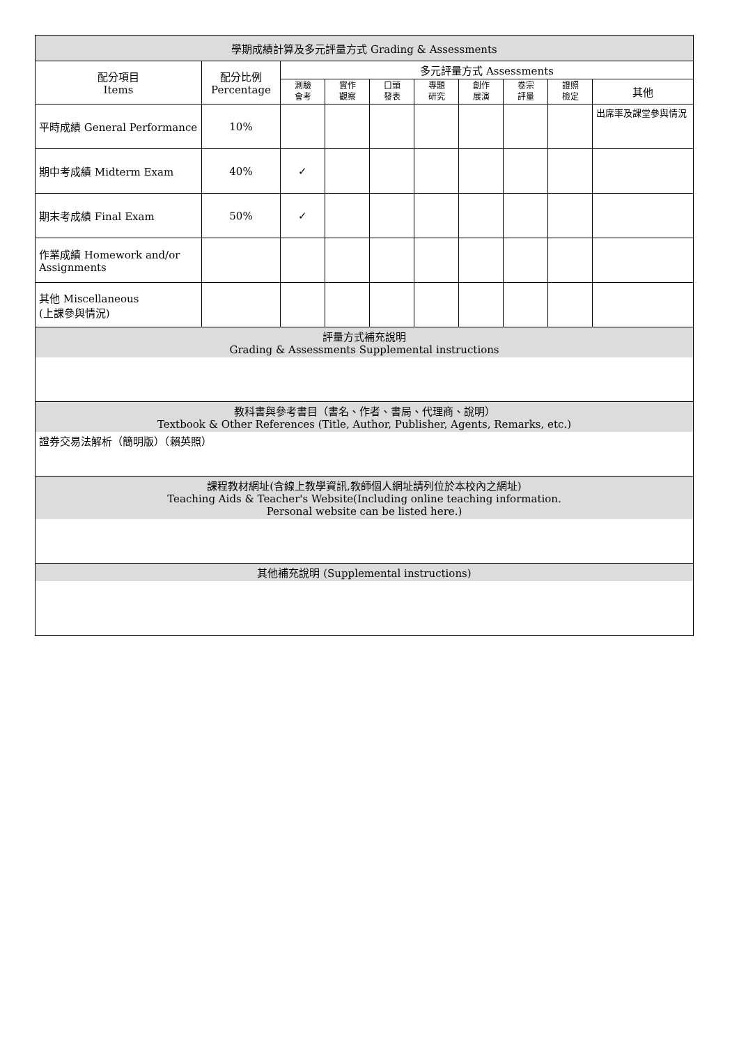| 學期成績計算及多元評量方式 Grading & Assessments | | | | | | | | | |
| 配分項目 Items | 配分比例 Percentage | 多元評量方式 Assessments | | | | | | | |
| | | 測驗 會考 | 實作 觀察 | 口頭 發表 | 專題 研究 | 創作 展演 | 卷宗 評量 | 證照 檢定 | 其他 |
| 平時成績 General Performance | 10% | | | | | | | | 出席率及課堂參與情況 |
| 期中考成績 Midterm Exam | 40% | ✓ | | | | | | | |
| 期末考成績 Final Exam | 50% | ✓ | | | | | | | |
| 作業成績 Homework and/or Assignments | | | | | | | | | |
| 其他 Miscellaneous (上課參與情況) | | | | | | | | | |
| 評量方式補充說明 Grading & Assessments Supplemental instructions | | | | | | | | | |
| 教科書與參考書目（書名、作者、書局、代理商、說明） Textbook & Other References (Title, Author, Publisher, Agents, Remarks, etc.) | | | | | | | | | |
| 證券交易法解析（簡明版）（賴英照） | | | | | | | | | |
| 課程教材網址(含線上教學資訊,教師個人網址請列位於本校內之網址) Teaching Aids & Teacher's Website(Including online teaching information. Personal website can be listed here.) | | | | | | | | | |
| 其他補充說明 (Supplemental instructions) | | | | | | | | | |